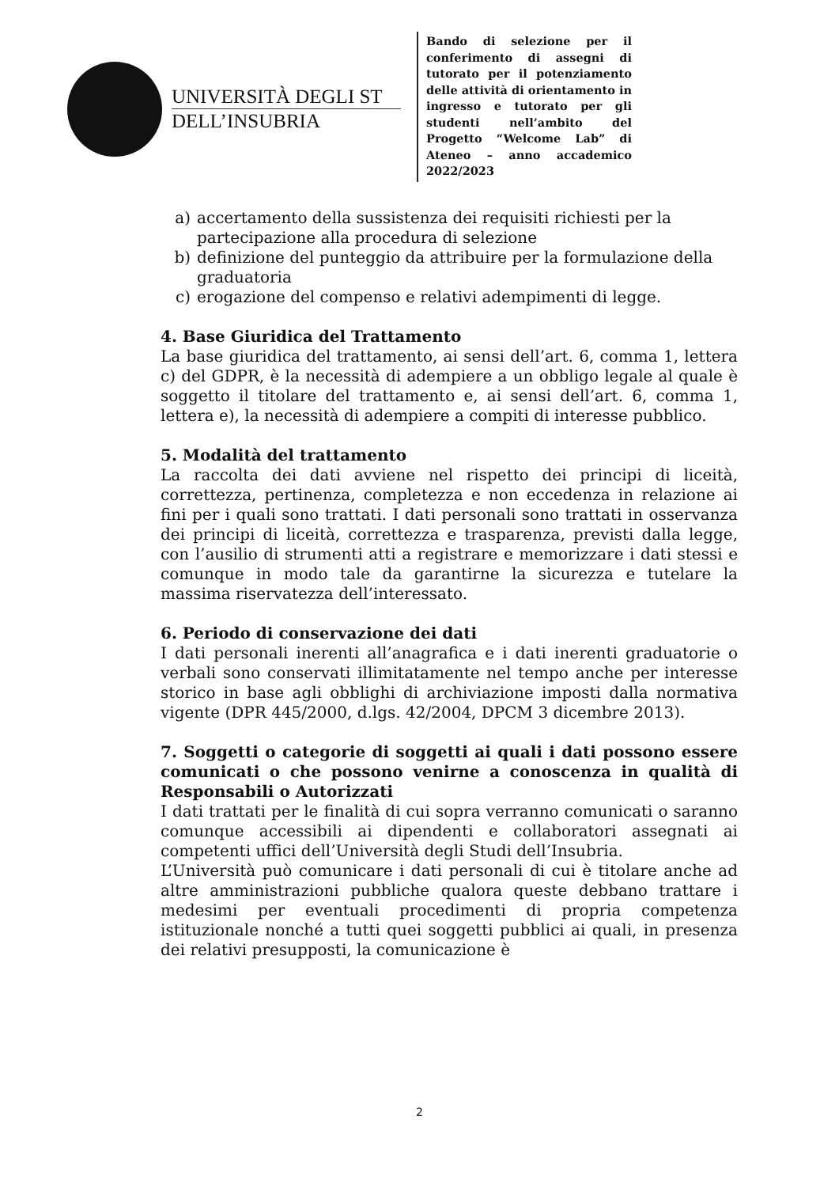UNIVERSITÀ DEGLI ST
DELL’INSUBRIA
Bando di selezione per il conferimento di assegni di tutorato per il potenziamento delle attività di orientamento in ingresso e tutorato per gli studenti nell’ambito del Progetto “Welcome Lab” di Ateneo – anno accademico 2022/2023
a) accertamento della sussistenza dei requisiti richiesti per la partecipazione alla procedura di selezione
b) definizione del punteggio da attribuire per la formulazione della graduatoria
c) erogazione del compenso e relativi adempimenti di legge.
4. Base Giuridica del Trattamento
La base giuridica del trattamento, ai sensi dell’art. 6, comma 1, lettera c) del GDPR, è la necessità di adempiere a un obbligo legale al quale è soggetto il titolare del trattamento e, ai sensi dell’art. 6, comma 1, lettera e), la necessità di adempiere a compiti di interesse pubblico.
5. Modalità del trattamento
La raccolta dei dati avviene nel rispetto dei principi di liceità, correttezza, pertinenza, completezza e non eccedenza in relazione ai fini per i quali sono trattati. I dati personali sono trattati in osservanza dei principi di liceità, correttezza e trasparenza, previsti dalla legge, con l’ausilio di strumenti atti a registrare e memorizzare i dati stessi e comunque in modo tale da garantirne la sicurezza e tutelare la massima riservatezza dell’interessato.
6. Periodo di conservazione dei dati
I dati personali inerenti all’anagrafica e i dati inerenti graduatorie o verbali sono conservati illimitatamente nel tempo anche per interesse storico in base agli obblighi di archiviazione imposti dalla normativa vigente (DPR 445/2000, d.lgs. 42/2004, DPCM 3 dicembre 2013).
7. Soggetti o categorie di soggetti ai quali i dati possono essere comunicati o che possono venirne a conoscenza in qualità di Responsabili o Autorizzati
I dati trattati per le finalità di cui sopra verranno comunicati o saranno comunque accessibili ai dipendenti e collaboratori assegnati ai competenti uffici dell’Università degli Studi dell’Insubria.
L’Università può comunicare i dati personali di cui è titolare anche ad altre amministrazioni pubbliche qualora queste debbano trattare i medesimi per eventuali procedimenti di propria competenza istituzionale nonché a tutti quei soggetti pubblici ai quali, in presenza dei relativi presupposti, la comunicazione è
2